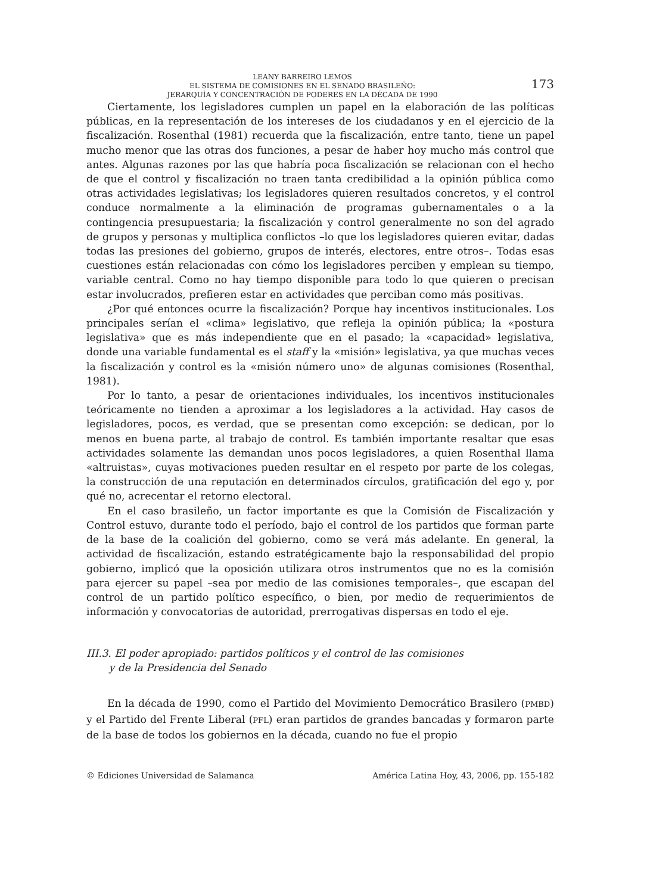LEANY BARREIRO LEMOS
EL SISTEMA DE COMISIONES EN EL SENADO BRASILEÑO:
JERARQUÍA Y CONCENTRACIÓN DE PODERES EN LA DÉCADA DE 1990
173
Ciertamente, los legisladores cumplen un papel en la elaboración de las políticas públicas, en la representación de los intereses de los ciudadanos y en el ejercicio de la fiscalización. Rosenthal (1981) recuerda que la fiscalización, entre tanto, tiene un papel mucho menor que las otras dos funciones, a pesar de haber hoy mucho más control que antes. Algunas razones por las que habría poca fiscalización se relacionan con el hecho de que el control y fiscalización no traen tanta credibilidad a la opinión pública como otras actividades legislativas; los legisladores quieren resultados concretos, y el control conduce normalmente a la eliminación de programas gubernamentales o a la contingencia presupuestaria; la fiscalización y control generalmente no son del agrado de grupos y personas y multiplica conflictos –lo que los legisladores quieren evitar, dadas todas las presiones del gobierno, grupos de interés, electores, entre otros–. Todas esas cuestiones están relacionadas con cómo los legisladores perciben y emplean su tiempo, variable central. Como no hay tiempo disponible para todo lo que quieren o precisan estar involucrados, prefieren estar en actividades que perciban como más positivas.
¿Por qué entonces ocurre la fiscalización? Porque hay incentivos institucionales. Los principales serían el «clima» legislativo, que refleja la opinión pública; la «postura legislativa» que es más independiente que en el pasado; la «capacidad» legislativa, donde una variable fundamental es el staff y la «misión» legislativa, ya que muchas veces la fiscalización y control es la «misión número uno» de algunas comisiones (Rosenthal, 1981).
Por lo tanto, a pesar de orientaciones individuales, los incentivos institucionales teóricamente no tienden a aproximar a los legisladores a la actividad. Hay casos de legisladores, pocos, es verdad, que se presentan como excepción: se dedican, por lo menos en buena parte, al trabajo de control. Es también importante resaltar que esas actividades solamente las demandan unos pocos legisladores, a quien Rosenthal llama «altruistas», cuyas motivaciones pueden resultar en el respeto por parte de los colegas, la construcción de una reputación en determinados círculos, gratificación del ego y, por qué no, acrecentar el retorno electoral.
En el caso brasileño, un factor importante es que la Comisión de Fiscalización y Control estuvo, durante todo el período, bajo el control de los partidos que forman parte de la base de la coalición del gobierno, como se verá más adelante. En general, la actividad de fiscalización, estando estratégicamente bajo la responsabilidad del propio gobierno, implicó que la oposición utilizara otros instrumentos que no es la comisión para ejercer su papel –sea por medio de las comisiones temporales–, que escapan del control de un partido político específico, o bien, por medio de requerimientos de información y convocatorias de autoridad, prerrogativas dispersas en todo el eje.
III.3. El poder apropiado: partidos políticos y el control de las comisiones
y de la Presidencia del Senado
En la década de 1990, como el Partido del Movimiento Democrático Brasilero (PMBD) y el Partido del Frente Liberal (PFL) eran partidos de grandes bancadas y formaron parte de la base de todos los gobiernos en la década, cuando no fue el propio
© Ediciones Universidad de Salamanca América Latina Hoy, 43, 2006, pp. 155-182